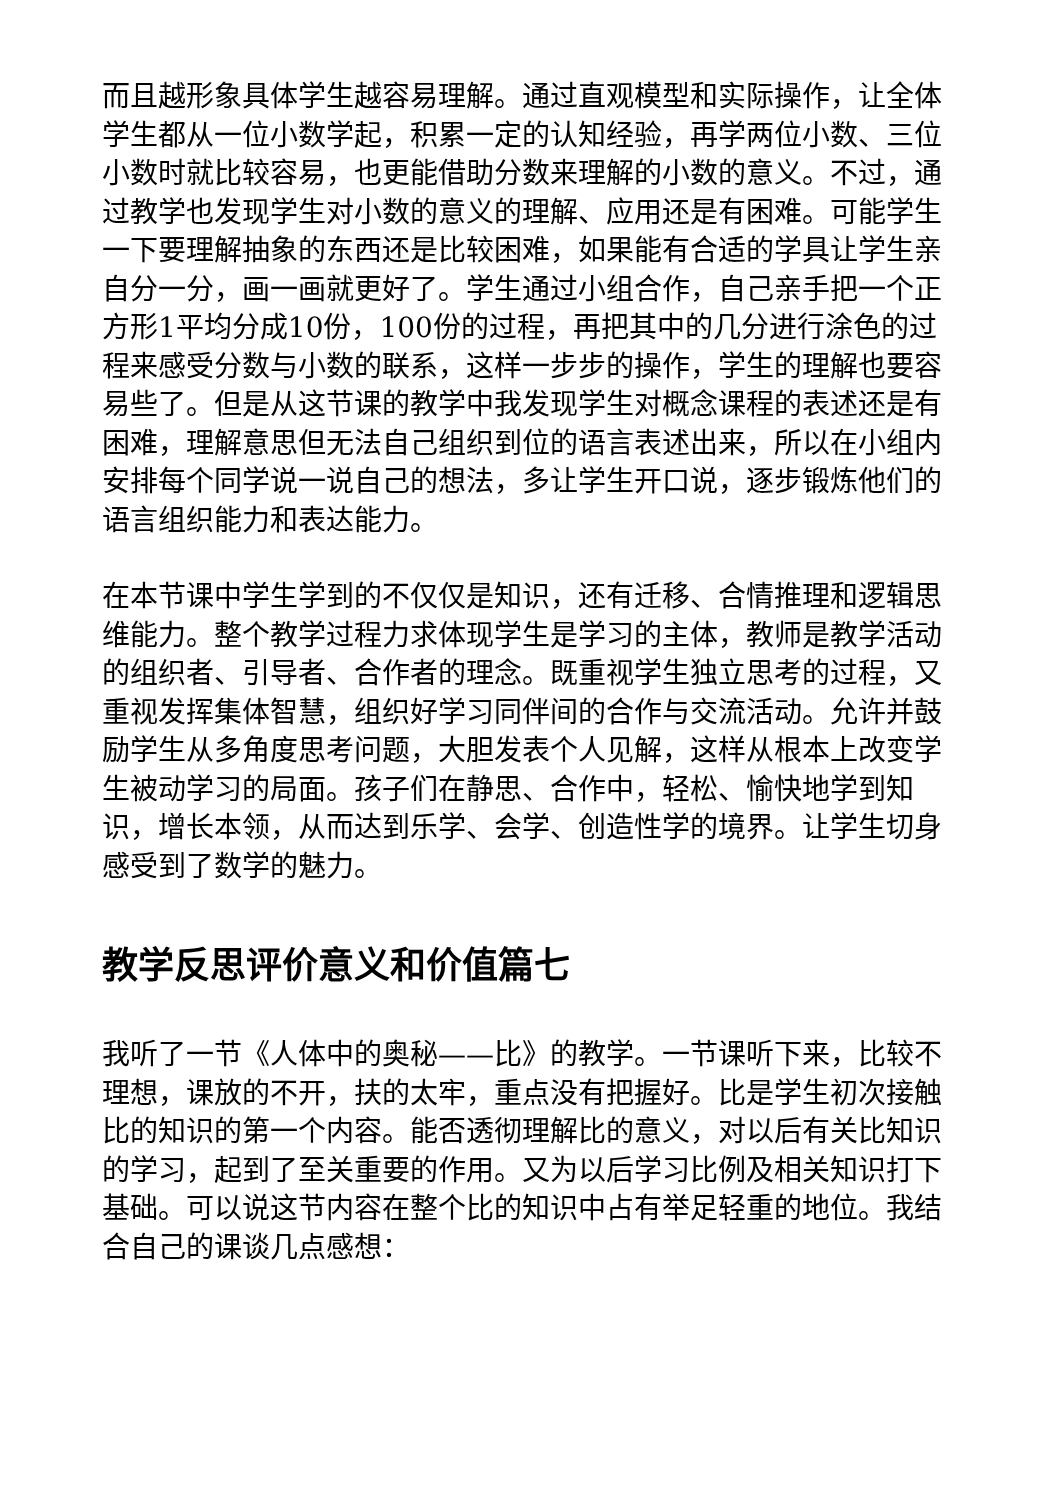而且越形象具体学生越容易理解。通过直观模型和实际操作，让全体学生都从一位小数学起，积累一定的认知经验，再学两位小数、三位小数时就比较容易，也更能借助分数来理解的小数的意义。不过，通过教学也发现学生对小数的意义的理解、应用还是有困难。可能学生一下要理解抽象的东西还是比较困难，如果能有合适的学具让学生亲自分一分，画一画就更好了。学生通过小组合作，自己亲手把一个正方形1平均分成10份，100份的过程，再把其中的几分进行涂色的过程来感受分数与小数的联系，这样一步步的操作，学生的理解也要容易些了。但是从这节课的教学中我发现学生对概念课程的表述还是有困难，理解意思但无法自己组织到位的语言表述出来，所以在小组内安排每个同学说一说自己的想法，多让学生开口说，逐步锻炼他们的语言组织能力和表达能力。
在本节课中学生学到的不仅仅是知识，还有迁移、合情推理和逻辑思维能力。整个教学过程力求体现学生是学习的主体，教师是教学活动的组织者、引导者、合作者的理念。既重视学生独立思考的过程，又重视发挥集体智慧，组织好学习同伴间的合作与交流活动。允许并鼓励学生从多角度思考问题，大胆发表个人见解，这样从根本上改变学生被动学习的局面。孩子们在静思、合作中，轻松、愉快地学到知识，增长本领，从而达到乐学、会学、创造性学的境界。让学生切身感受到了数学的魅力。
教学反思评价意义和价值篇七
我听了一节《人体中的奥秘——比》的教学。一节课听下来，比较不理想，课放的不开，扶的太牢，重点没有把握好。比是学生初次接触比的知识的第一个内容。能否透彻理解比的意义，对以后有关比知识的学习，起到了至关重要的作用。又为以后学习比例及相关知识打下基础。可以说这节内容在整个比的知识中占有举足轻重的地位。我结合自己的课谈几点感想：